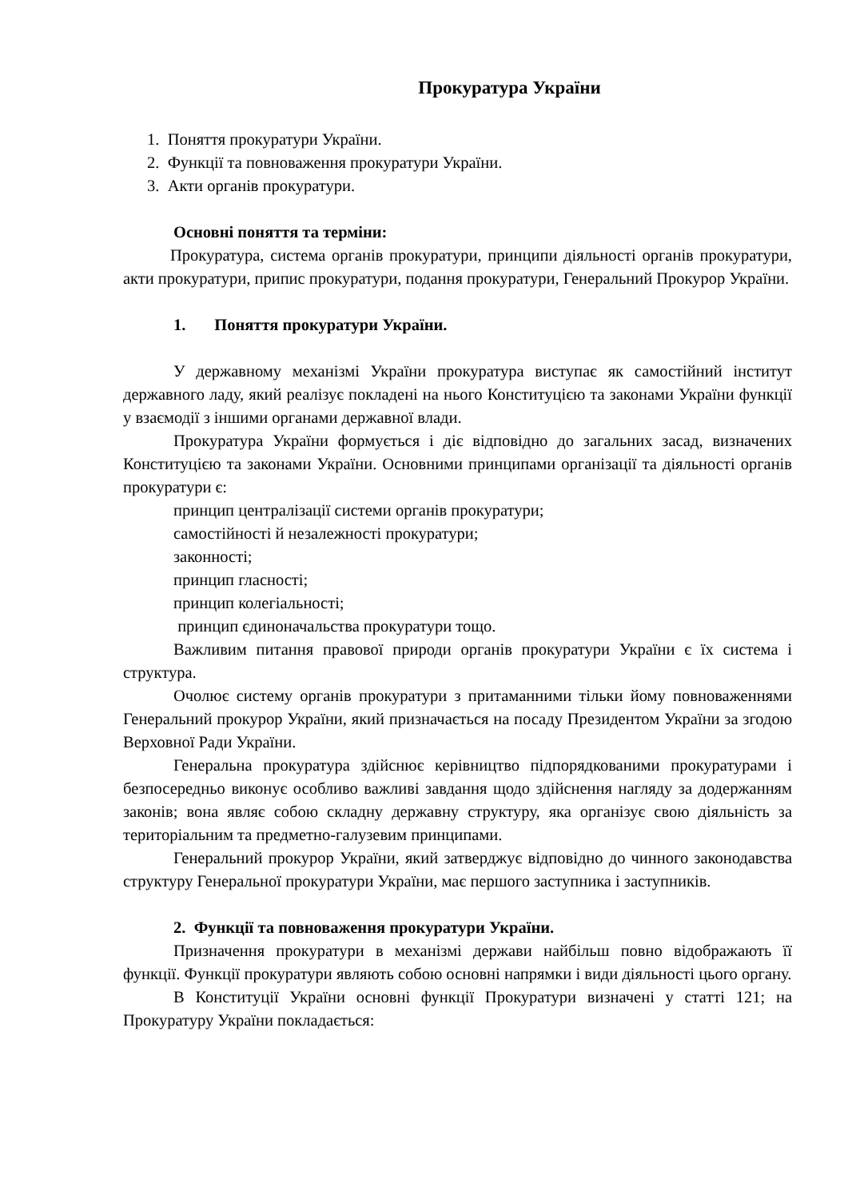Прокуратура України
1. Поняття прокуратури України.
2. Функції та повноваження прокуратури України.
3. Акти органів прокуратури.
Основні поняття та терміни:
Прокуратура, система органів прокуратури, принципи діяльності органів прокуратури, акти прокуратури, припис прокуратури, подання прокуратури, Генеральний Прокурор України.
1. Поняття прокуратури України.
У державному механізмі України прокуратура виступає як самостійний інститут державного ладу, який реалізує покладені на нього Конституцією та законами України функції у взаємодії з іншими органами державної влади.
Прокуратура України формується і діє відповідно до загальних засад, визначених Конституцією та законами України. Основними принципами організації та діяльності органів прокуратури є:
принцип централізації системи органів прокуратури;
самостійності й незалежності прокуратури;
законності;
принцип гласності;
принцип колегіальності;
принцип єдиноначальства прокуратури тощо.
Важливим питання правової природи органів прокуратури України є їх система і структура.
Очолює систему органів прокуратури з притаманними тільки йому повноваженнями Генеральний прокурор України, який призначається на посаду Президентом України за згодою Верховної Ради України.
Генеральна прокуратура здійснює керівництво підпорядкованими прокуратурами і безпосередньо виконує особливо важливі завдання щодо здійснення нагляду за додержанням законів; вона являє собою складну державну структуру, яка організує свою діяльність за територіальним та предметно-галузевим принципами.
Генеральний прокурор України, який затверджує відповідно до чинного законодавства структуру Генеральної прокуратури України, має першого заступника і заступників.
2. Функції та повноваження прокуратури України.
Призначення прокуратури в механізмі держави найбільш повно відображають її функції. Функції прокуратури являють собою основні напрямки і види діяльності цього органу.
В Конституції України основні функції Прокуратури визначені у статті 121; на Прокуратуру України покладається: